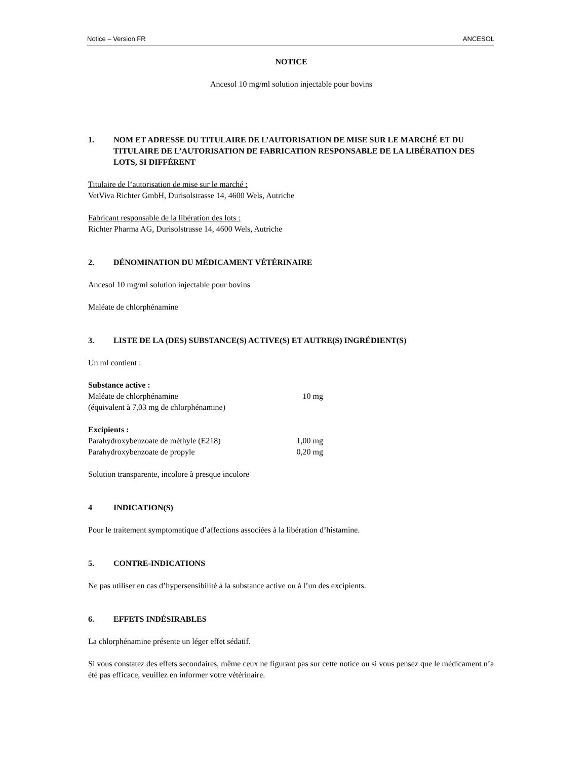Notice – Version FR ANCESOL
NOTICE
Ancesol 10 mg/ml solution injectable pour bovins
1. NOM ET ADRESSE DU TITULAIRE DE L’AUTORISATION DE MISE SUR LE MARCHÉ ET DU TITULAIRE DE L’AUTORISATION DE FABRICATION RESPONSABLE DE LA LIBÉRATION DES LOTS, SI DIFFÉRENT
Titulaire de l’autorisation de mise sur le marché :
VetViva Richter GmbH, Durisolstrasse 14, 4600 Wels, Autriche
Fabricant responsable de la libération des lots :
Richter Pharma AG, Durisolstrasse 14, 4600 Wels, Autriche
2. DÉNOMINATION DU MÉDICAMENT VÉTÉRINAIRE
Ancesol 10 mg/ml solution injectable pour bovins
Maléate de chlorphénamine
3. LISTE DE LA (DES) SUBSTANCE(S) ACTIVE(S) ET AUTRE(S) INGRÉDIENT(S)
Un ml contient :
| Substance active : | |
| Maléate de chlorphénamine | 10 mg |
| (équivalent à 7,03 mg de chlorphénamine) | |
| Excipients : | |
| Parahydroxybenzoate de méthyle (E218) | 1,00 mg |
| Parahydroxybenzoate de propyle | 0,20 mg |
Solution transparente, incolore à presque incolore
4 INDICATION(S)
Pour le traitement symptomatique d’affections associées à la libération d’histamine.
5. CONTRE-INDICATIONS
Ne pas utiliser en cas d’hypersensibilité à la substance active ou à l’un des excipients.
6. EFFETS INDÉSIRABLES
La chlorphénamine présente un léger effet sédatif.
Si vous constatez des effets secondaires, même ceux ne figurant pas sur cette notice ou si vous pensez que le médicament n’a été pas efficace, veuillez en informer votre vétérinaire.